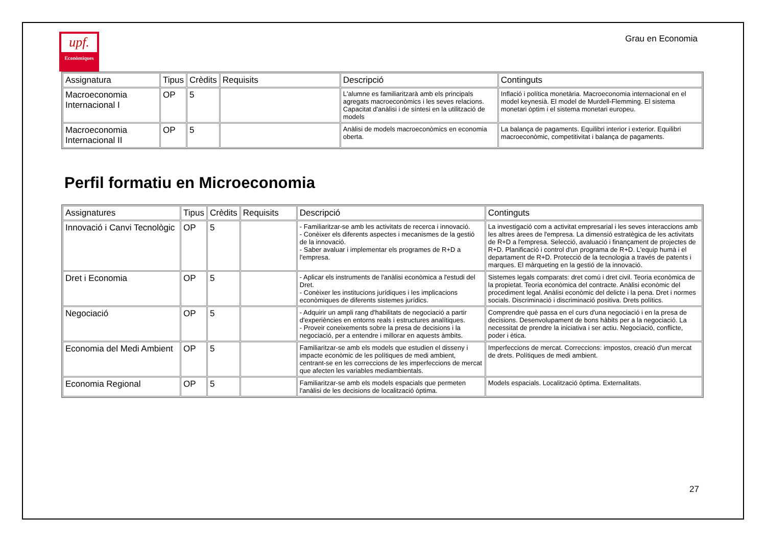upf.
Econòmiques
Grau en Economia
| Assignatura | Tipus | Crèdits | Requisits | Descripció | Continguts |
| --- | --- | --- | --- | --- | --- |
| Macroeconomia Internacional I | OP | 5 | | L'alumne es familiaritzarà amb els principals agregats macroeconòmics i les seves relacions. Capacitat d'anàlisi i de síntesi en la utilització de models | Inflació i política monetària. Macroeconomia internacional en el model keynesià. El model de Murdell-Flemming. El sistema monetari òptim i el sistema monetari europeu. |
| Macroeconomia Internacional II | OP | 5 | | Anàlisi de models macroeconòmics en economia oberta. | La balança de pagaments. Equilibri interior i exterior. Equilibri macroeconòmic, competitivitat i balança de pagaments. |
Perfil formatiu en Microeconomia
| Assignatures | Tipus | Crèdits | Requisits | Descripció | Continguts |
| --- | --- | --- | --- | --- | --- |
| Innovació i Canvi Tecnològic | OP | 5 | | - Familiaritzar-se amb les activitats de recerca i innovació. - Conèixer els diferents aspectes i mecanismes de la gestió de la innovació. - Saber avaluar i implementar els programes de R+D a l'empresa. | La investigació com a activitat empresarial i les seves interaccions amb les altres àrees de l'empresa. La dimensió estratègica de les activitats de R+D a l'empresa. Selecció, avaluació i finançament de projectes de R+D. Planificació i control d'un programa de R+D. L'equip humà i el departament de R+D. Protecció de la tecnologia a través de patents i marques. El màrqueting en la gestió de la innovació. |
| Dret i Economia | OP | 5 | | - Aplicar els instruments de l'anàlisi econòmica a l'estudi del Dret. - Conèixer les institucions jurídiques i les implicacions econòmiques de diferents sistemes jurídics. | Sistemes legals comparats: dret comú i dret civil. Teoria econòmica de la propietat. Teoria econòmica del contracte. Anàlisi econòmic del procediment legal. Anàlisi econòmic del delicte i la pena. Dret i normes socials. Discriminació i discriminació positiva. Drets polítics. |
| Negociació | OP | 5 | | - Adquirir un ampli rang d'habilitats de negociació a partir d'experiències en entorns reals i estructures analítiques. - Proveir coneixements sobre la presa de decisions i la negociació, per a entendre i millorar en aquests àmbits. | Comprendre què passa en el curs d'una negociació i en la presa de decisions. Desenvolupament de bons hàbits per a la negociació. La necessitat de prendre la iniciativa i ser actiu. Negociació, conflicte, poder i ètica. |
| Economia del Medi Ambient | OP | 5 | | Familiaritzar-se amb els models que estudien el disseny i impacte econòmic de les polítiques de medi ambient, centrant-se en les correccions de les imperfeccions de mercat que afecten les variables mediambientals. | Imperfeccions de mercat. Correccions: impostos, creació d'un mercat de drets. Polítiques de medi ambient. |
| Economia Regional | OP | 5 | | Familiaritzar-se amb els models espacials que permeten l'anàlisi de les decisions de localització òptima. | Models espacials. Localització òptima. Externalitats. |
27